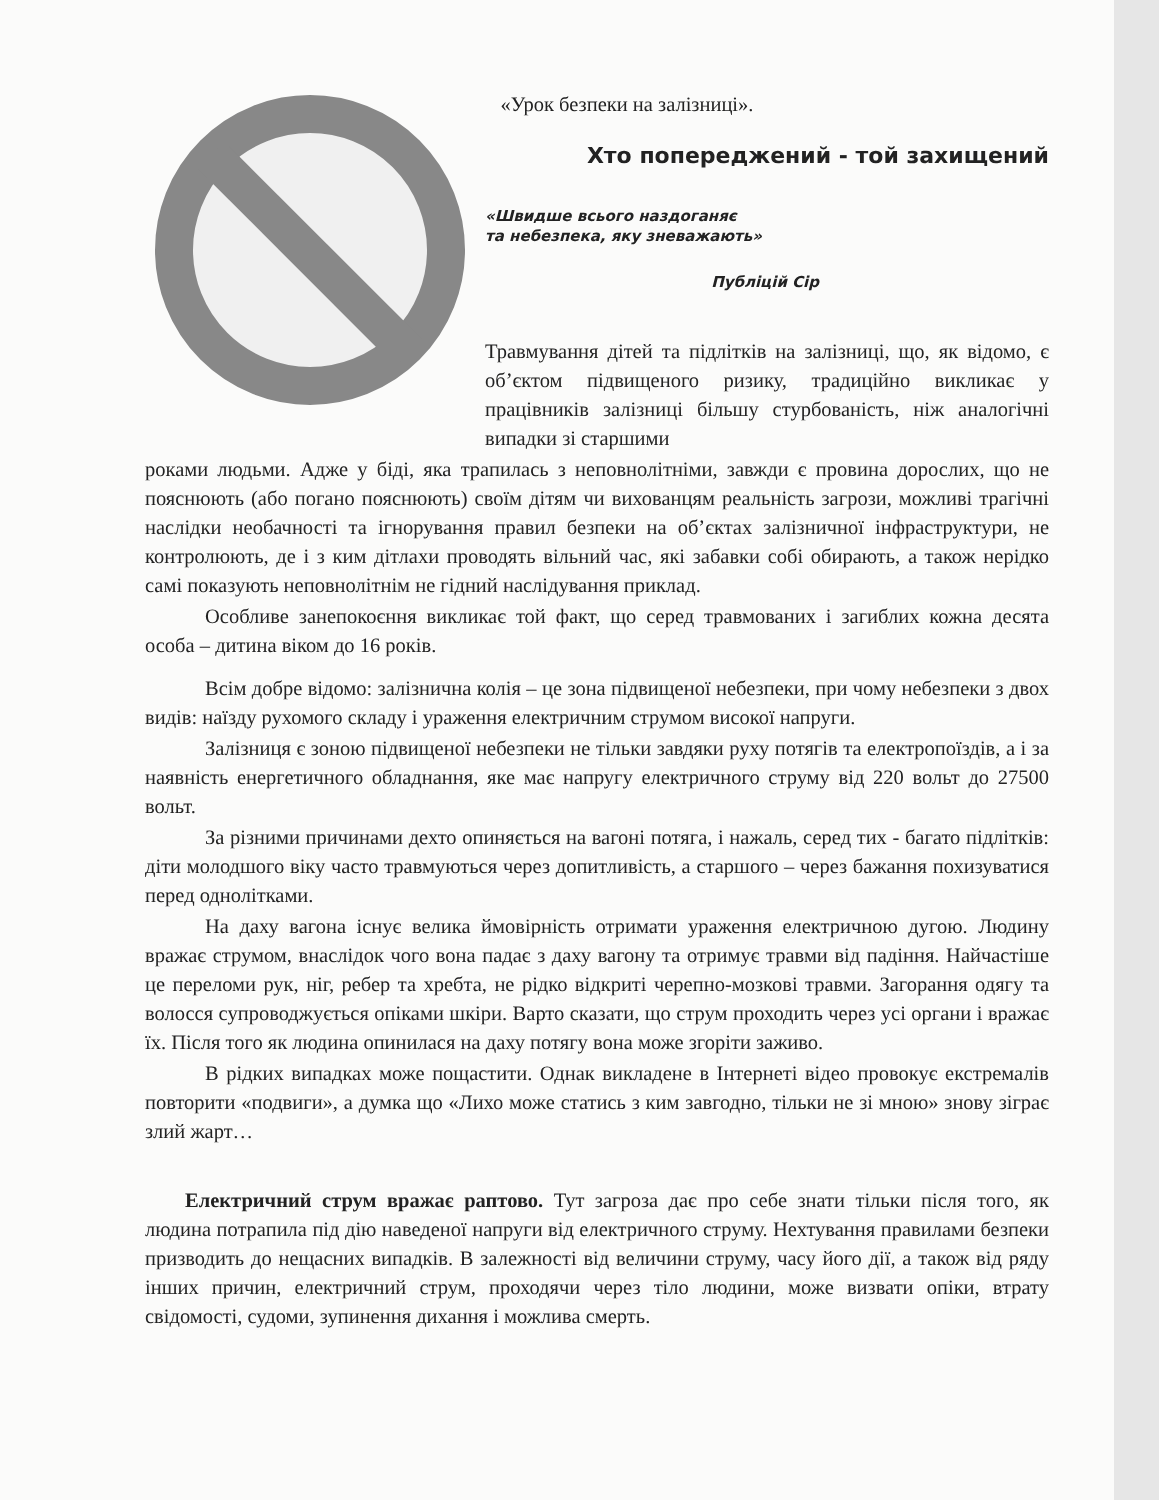«Урок безпеки на залізниці».
Хто попереджений - той захищений
«Швидше всього наздоганяє
та небезпека, яку зневажають»
Публіцій Сір
Травмування дітей та підлітків на залізниці, що, як відомо, є об’єктом підвищеного ризику, традиційно викликає у працівників залізниці більшу стурбованість, ніж аналогічні випадки зі старшими
роками людьми. Адже у біді, яка трапилась з неповнолітніми, завжди є провина дорослих, що не пояснюють (або погано пояснюють) своїм дітям чи вихованцям реальність загрози, можливі трагічні наслідки необачності та ігнорування правил безпеки на об’єктах залізничної інфраструктури, не контролюють, де і з ким дітлахи проводять вільний час, які забавки собі обирають, а також нерідко самі показують неповнолітнім не гідний наслідування приклад.
Особливе занепокоєння викликає той факт, що серед травмованих і загиблих кожна десята особа – дитина віком до 16 років.
Всім добре відомо: залізнична колія – це зона підвищеної небезпеки, при чому небезпеки з двох видів: наїзду рухомого складу і ураження електричним струмом високої напруги.
Залізниця є зоною підвищеної небезпеки не тільки завдяки руху потягів та електропоїздів, а і за наявність енергетичного обладнання, яке має напругу електричного струму від 220 вольт до 27500 вольт.
За різними причинами дехто опиняється на вагоні потяга, і нажаль, серед тих - багато підлітків: діти молодшого віку часто травмуються через допитливість, а старшого – через бажання похизуватися перед однолітками.
На даху вагона існує велика ймовірність отримати ураження електричною дугою. Людину вражає струмом, внаслідок чого вона падає з даху вагону та отримує травми від падіння. Найчастіше це переломи рук, ніг, ребер та хребта, не рідко відкриті черепно-мозкові травми. Загорання одягу та волосся супроводжується опіками шкіри. Варто сказати, що струм проходить через усі органи і вражає їх. Після того як людина опинилася на даху потягу вона може згоріти заживо.
В рідких випадках може пощастити. Однак викладене в Інтернеті відео провокує екстремалів повторити «подвиги», а думка що «Лихо може статись з ким завгодно, тільки не зі мною» знову зіграє злий жарт…
Електричний струм вражає раптово. Тут загроза дає про себе знати тільки після того, як людина потрапила під дію наведеної напруги від електричного струму. Нехтування правилами безпеки призводить до нещасних випадків. В залежності від величини струму, часу його дії, а також від ряду інших причин, електричний струм, проходячи через тіло людини, може визвати опіки, втрату свідомості, судоми, зупинення дихання і можлива смерть.